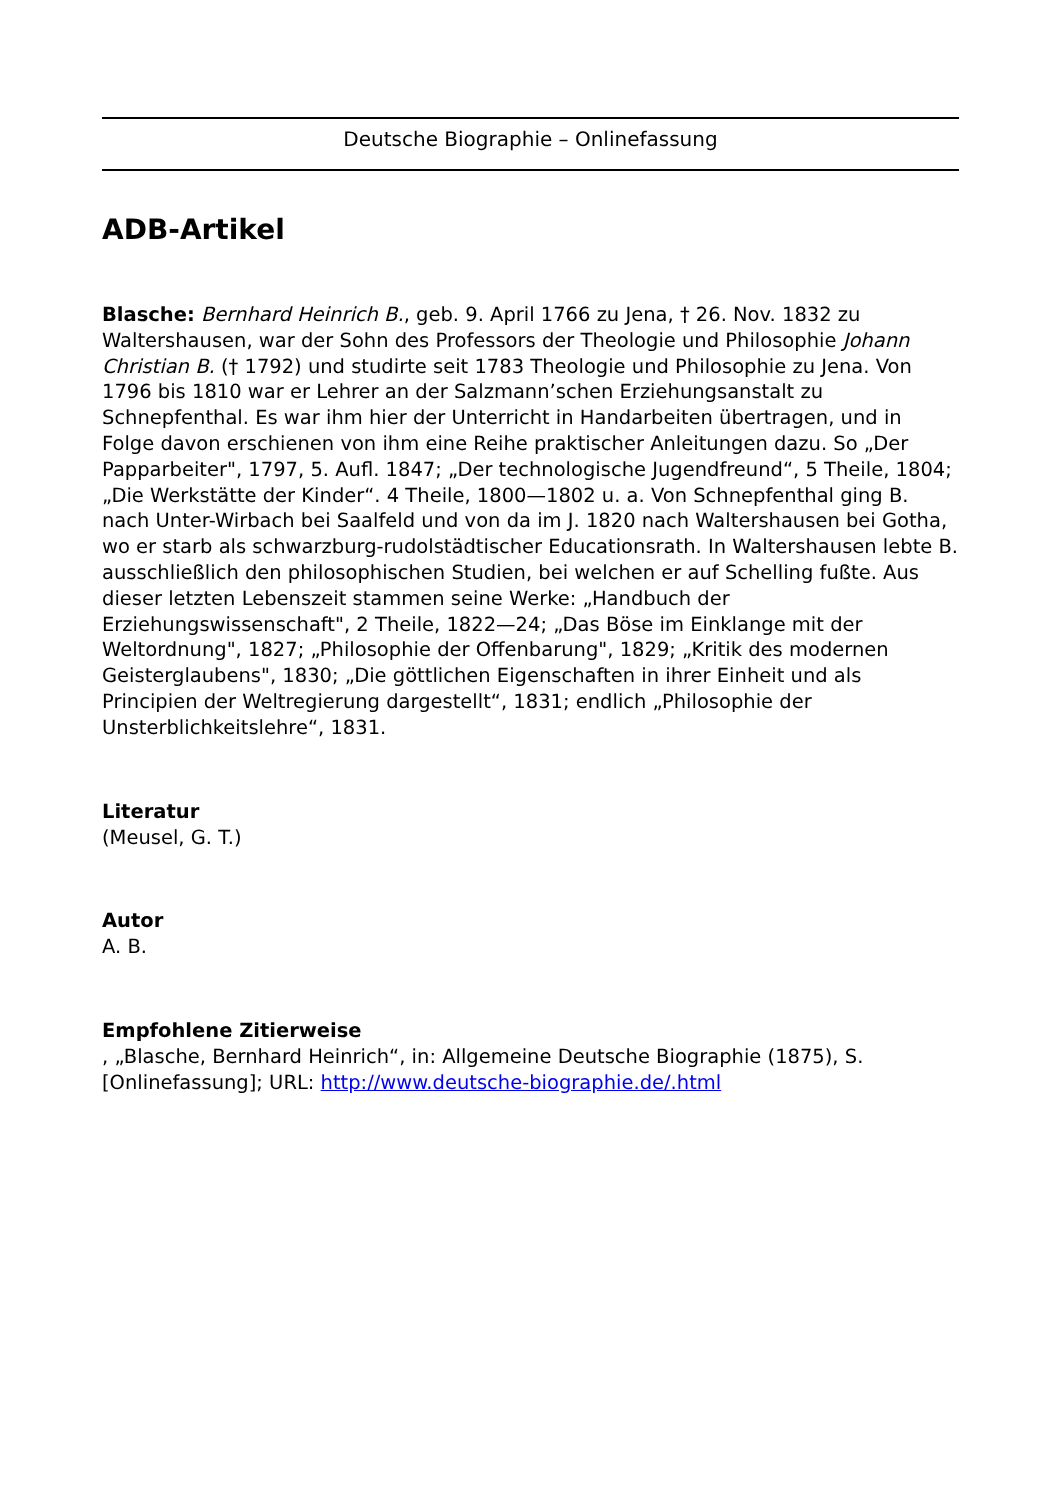Deutsche Biographie – Onlinefassung
ADB-Artikel
Blasche: Bernhard Heinrich B., geb. 9. April 1766 zu Jena, † 26. Nov. 1832 zu Waltershausen, war der Sohn des Professors der Theologie und Philosophie Johann Christian B. († 1792) und studirte seit 1783 Theologie und Philosophie zu Jena. Von 1796 bis 1810 war er Lehrer an der Salzmann’schen Erziehungsanstalt zu Schnepfenthal. Es war ihm hier der Unterricht in Handarbeiten übertragen, und in Folge davon erschienen von ihm eine Reihe praktischer Anleitungen dazu. So „Der Papparbeiter", 1797, 5. Aufl. 1847; „Der technologische Jugendfreund“, 5 Theile, 1804; „Die Werkstätte der Kinder“. 4 Theile, 1800—1802 u. a. Von Schnepfenthal ging B. nach Unter-Wirbach bei Saalfeld und von da im J. 1820 nach Waltershausen bei Gotha, wo er starb als schwarzburg-rudolstädtischer Educationsrath. In Waltershausen lebte B. ausschließlich den philosophischen Studien, bei welchen er auf Schelling fußte. Aus dieser letzten Lebenszeit stammen seine Werke: „Handbuch der Erziehungswissenschaft", 2 Theile, 1822—24; „Das Böse im Einklange mit der Weltordnung", 1827; „Philosophie der Offenbarung", 1829; „Kritik des modernen Geisterglaubens", 1830; „Die göttlichen Eigenschaften in ihrer Einheit und als Principien der Weltregierung dargestellt“, 1831; endlich „Philosophie der Unsterblichkeitslehre“, 1831.
Literatur
(Meusel, G. T.)
Autor
A. B.
Empfohlene Zitierweise
, „Blasche, Bernhard Heinrich“, in: Allgemeine Deutsche Biographie (1875), S. [Onlinefassung]; URL: http://www.deutsche-biographie.de/.html